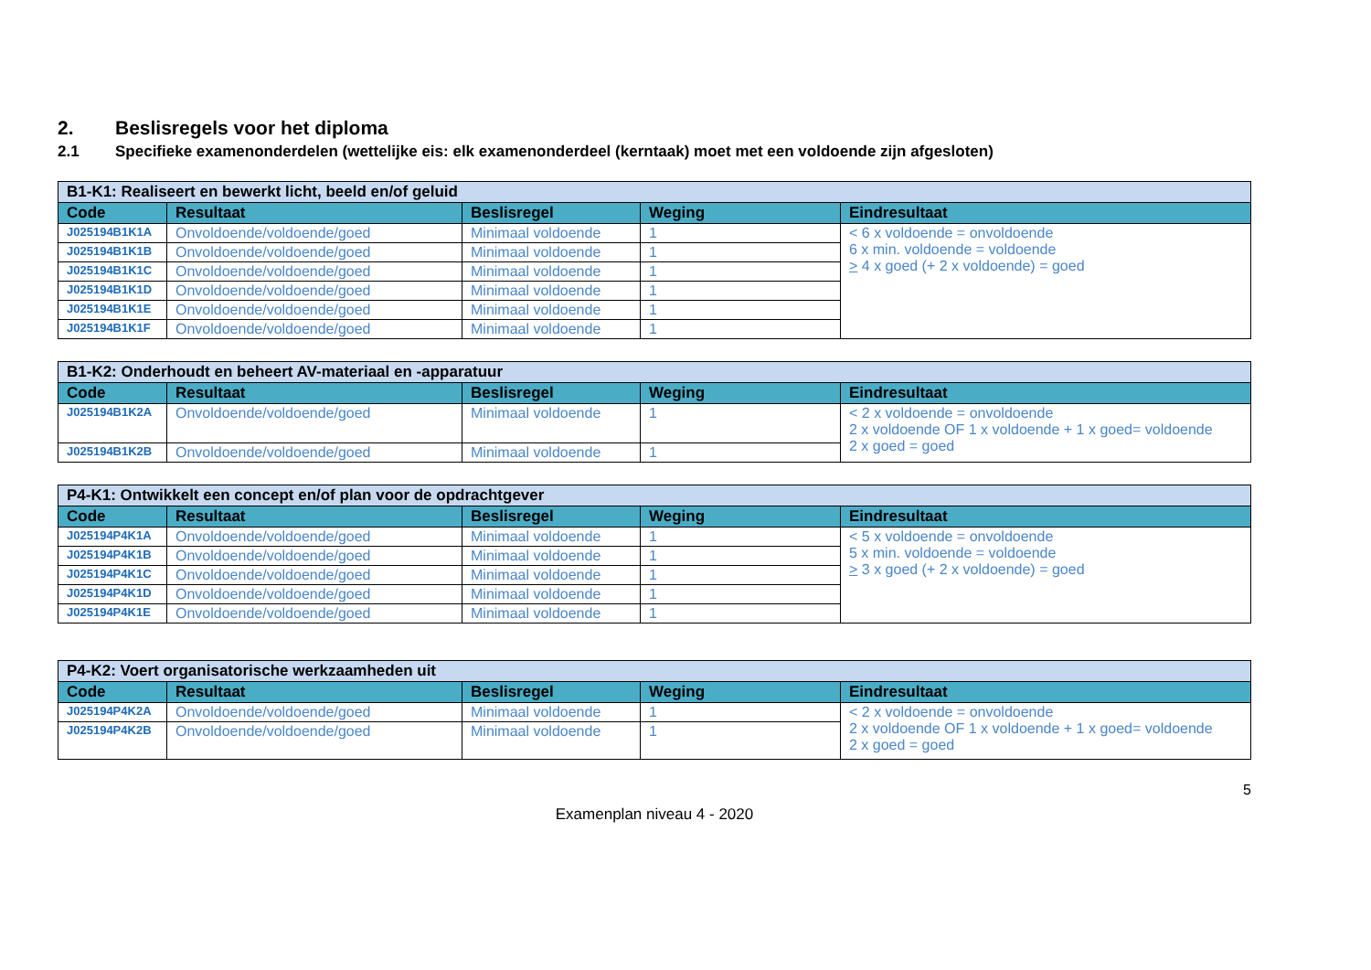2. Beslisregels voor het diploma
2.1 Specifieke examenonderdelen (wettelijke eis: elk examenonderdeel (kerntaak) moet met een voldoende zijn afgesloten)
| B1-K1: Realiseert en bewerkt licht, beeld en/of geluid | | | | |
| Code | Resultaat | Beslisregel | Weging | Eindresultaat |
| J025194B1K1A | Onvoldoende/voldoende/goed | Minimaal voldoende | 1 | < 6 x voldoende = onvoldoende 6 x min. voldoende = voldoende > 4 x goed (+ 2 x voldoende) = goed |
| J025194B1K1B | Onvoldoende/voldoende/goed | Minimaal voldoende | 1 | |
| J025194B1K1C | Onvoldoende/voldoende/goed | Minimaal voldoende | 1 | |
| J025194B1K1D | Onvoldoende/voldoende/goed | Minimaal voldoende | 1 | |
| J025194B1K1E | Onvoldoende/voldoende/goed | Minimaal voldoende | 1 | |
| J025194B1K1F | Onvoldoende/voldoende/goed | Minimaal voldoende | 1 | |
| B1-K2: Onderhoudt en beheert AV-materiaal en -apparatuur | | | | |
| Code | Resultaat | Beslisregel | Weging | Eindresultaat |
| J025194B1K2A | Onvoldoende/voldoende/goed | Minimaal voldoende | 1 | < 2 x voldoende = onvoldoende 2 x voldoende OF 1 x voldoende + 1 x goed= voldoende 2 x goed = goed |
| J025194B1K2B | Onvoldoende/voldoende/goed | Minimaal voldoende | 1 | |
| P4-K1: Ontwikkelt een concept en/of plan voor de opdrachtgever | | | | |
| Code | Resultaat | Beslisregel | Weging | Eindresultaat |
| J025194P4K1A | Onvoldoende/voldoende/goed | Minimaal voldoende | 1 | < 5 x voldoende = onvoldoende 5 x min. voldoende = voldoende > 3 x goed (+ 2 x voldoende) = goed |
| J025194P4K1B | Onvoldoende/voldoende/goed | Minimaal voldoende | 1 | |
| J025194P4K1C | Onvoldoende/voldoende/goed | Minimaal voldoende | 1 | |
| J025194P4K1D | Onvoldoende/voldoende/goed | Minimaal voldoende | 1 | |
| J025194P4K1E | Onvoldoende/voldoende/goed | Minimaal voldoende | 1 | |
| P4-K2: Voert organisatorische werkzaamheden uit | | | | |
| Code | Resultaat | Beslisregel | Weging | Eindresultaat |
| J025194P4K2A | Onvoldoende/voldoende/goed | Minimaal voldoende | 1 | < 2 x voldoende = onvoldoende 2 x voldoende OF 1 x voldoende + 1 x goed= voldoende 2 x goed = goed |
| J025194P4K2B | Onvoldoende/voldoende/goed | Minimaal voldoende | 1 | |
5
Examenplan niveau 4 - 2020